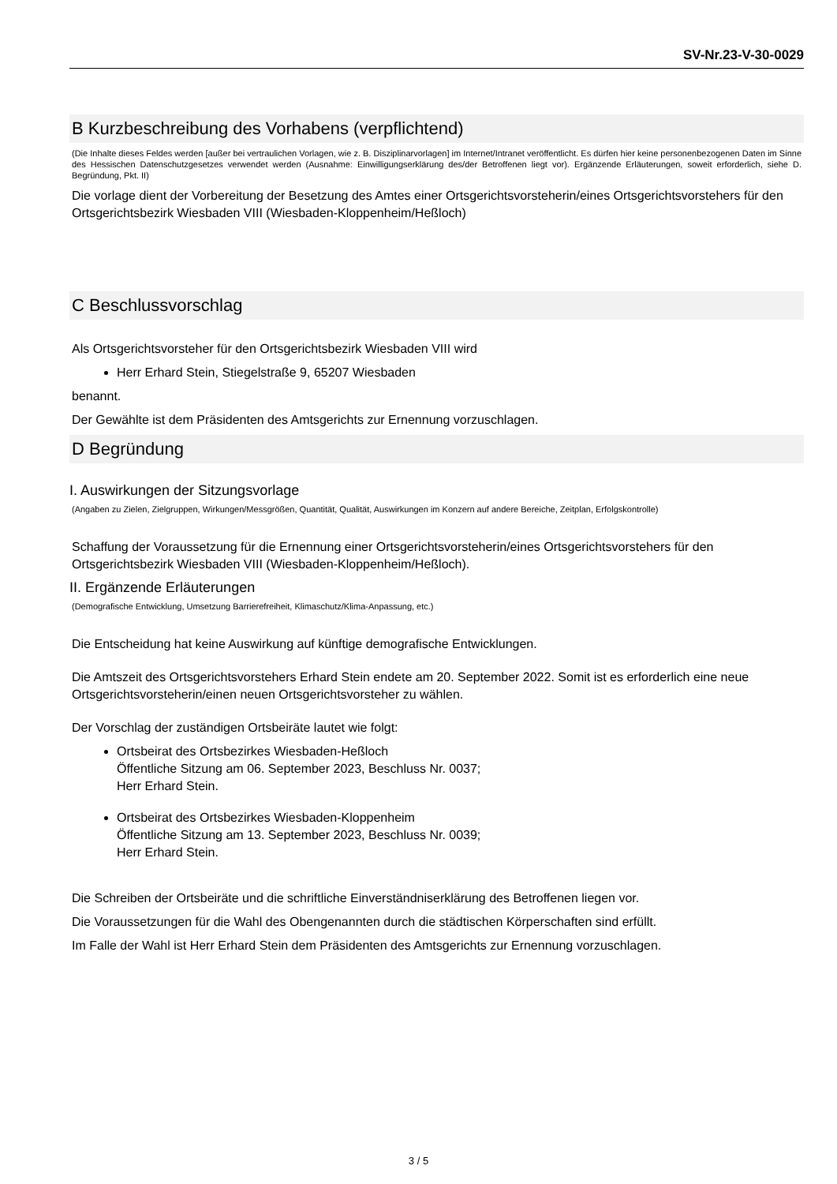SV-Nr.23-V-30-0029
B Kurzbeschreibung des Vorhabens (verpflichtend)
(Die Inhalte dieses Feldes werden [außer bei vertraulichen Vorlagen, wie z. B. Disziplinarvorlagen] im Internet/Intranet veröffentlicht. Es dürfen hier keine personenbezogenen Daten im Sinne des Hessischen Datenschutzgesetzes verwendet werden (Ausnahme: Einwilligungserklärung des/der Betroffenen liegt vor). Ergänzende Erläuterungen, soweit erforderlich, siehe D. Begründung, Pkt. II)
Die vorlage dient der Vorbereitung der Besetzung des Amtes einer Ortsgerichtsvorsteherin/eines Ortsgerichtsvorstehers für den Ortsgerichtsbezirk Wiesbaden VIII (Wiesbaden-Kloppenheim/Heßloch)
C Beschlussvorschlag
Als Ortsgerichtsvorsteher für den Ortsgerichtsbezirk Wiesbaden VIII wird
Herr Erhard Stein, Stiegelstraße 9, 65207 Wiesbaden
benannt.
Der Gewählte ist dem Präsidenten des Amtsgerichts zur Ernennung vorzuschlagen.
D Begründung
I. Auswirkungen der Sitzungsvorlage
(Angaben zu Zielen, Zielgruppen, Wirkungen/Messgrößen, Quantität, Qualität, Auswirkungen im Konzern auf andere Bereiche, Zeitplan, Erfolgskontrolle)
Schaffung der Voraussetzung für die Ernennung einer Ortsgerichtsvorsteherin/eines Ortsgerichtsvorstehers für den Ortsgerichtsbezirk Wiesbaden VIII (Wiesbaden-Kloppenheim/Heßloch).
II. Ergänzende Erläuterungen
(Demografische Entwicklung, Umsetzung Barrierefreiheit, Klimaschutz/Klima-Anpassung, etc.)
Die Entscheidung hat keine Auswirkung auf künftige demografische Entwicklungen.
Die Amtszeit des Ortsgerichtsvorstehers Erhard Stein endete am 20. September 2022. Somit ist es erforderlich eine neue Ortsgerichtsvorsteherin/einen neuen Ortsgerichtsvorsteher zu wählen.
Der Vorschlag der zuständigen Ortsbeiräte lautet wie folgt:
Ortsbeirat des Ortsbezirkes Wiesbaden-Heßloch
Öffentliche Sitzung am 06. September 2023, Beschluss Nr. 0037;
Herr Erhard Stein.
Ortsbeirat des Ortsbezirkes Wiesbaden-Kloppenheim
Öffentliche Sitzung am 13. September 2023, Beschluss Nr. 0039;
Herr Erhard Stein.
Die Schreiben der Ortsbeiräte und die schriftliche Einverständniserklärung des Betroffenen liegen vor.
Die Voraussetzungen für die Wahl des Obengenannten durch die städtischen Körperschaften sind erfüllt.
Im Falle der Wahl ist Herr Erhard Stein dem Präsidenten des Amtsgerichts zur Ernennung vorzuschlagen.
3 / 5